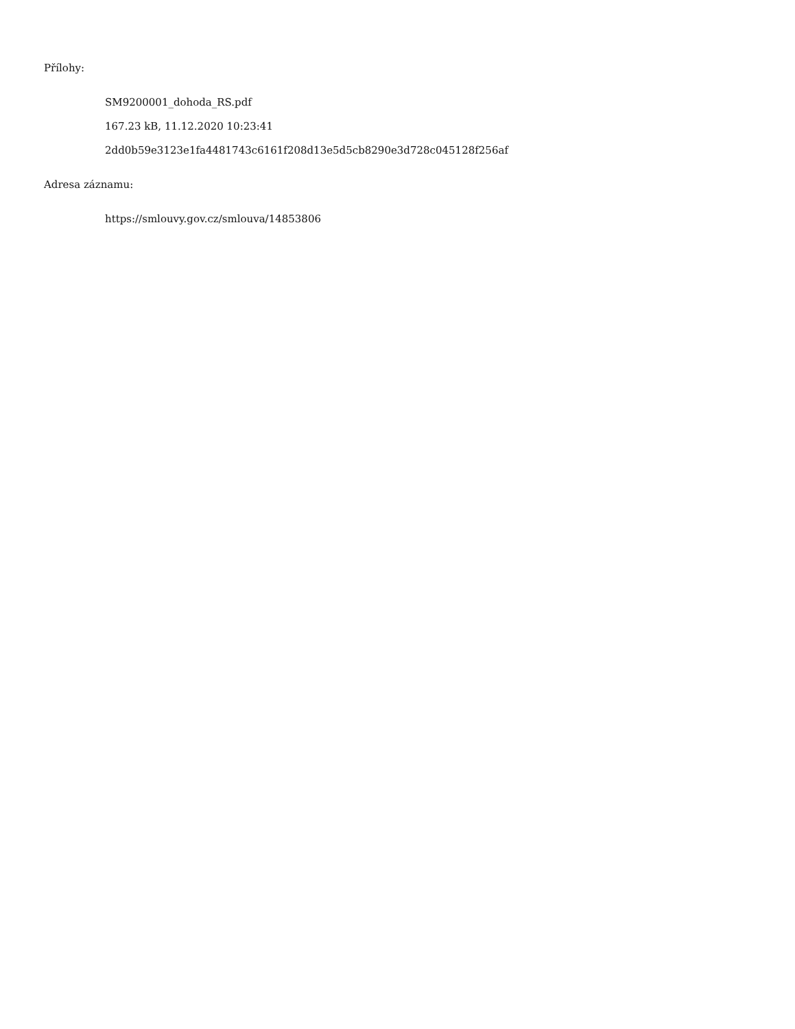Přílohy:
SM9200001_dohoda_RS.pdf
167.23 kB, 11.12.2020 10:23:41
2dd0b59e3123e1fa4481743c6161f208d13e5d5cb8290e3d728c045128f256af
Adresa záznamu:
https://smlouvy.gov.cz/smlouva/14853806